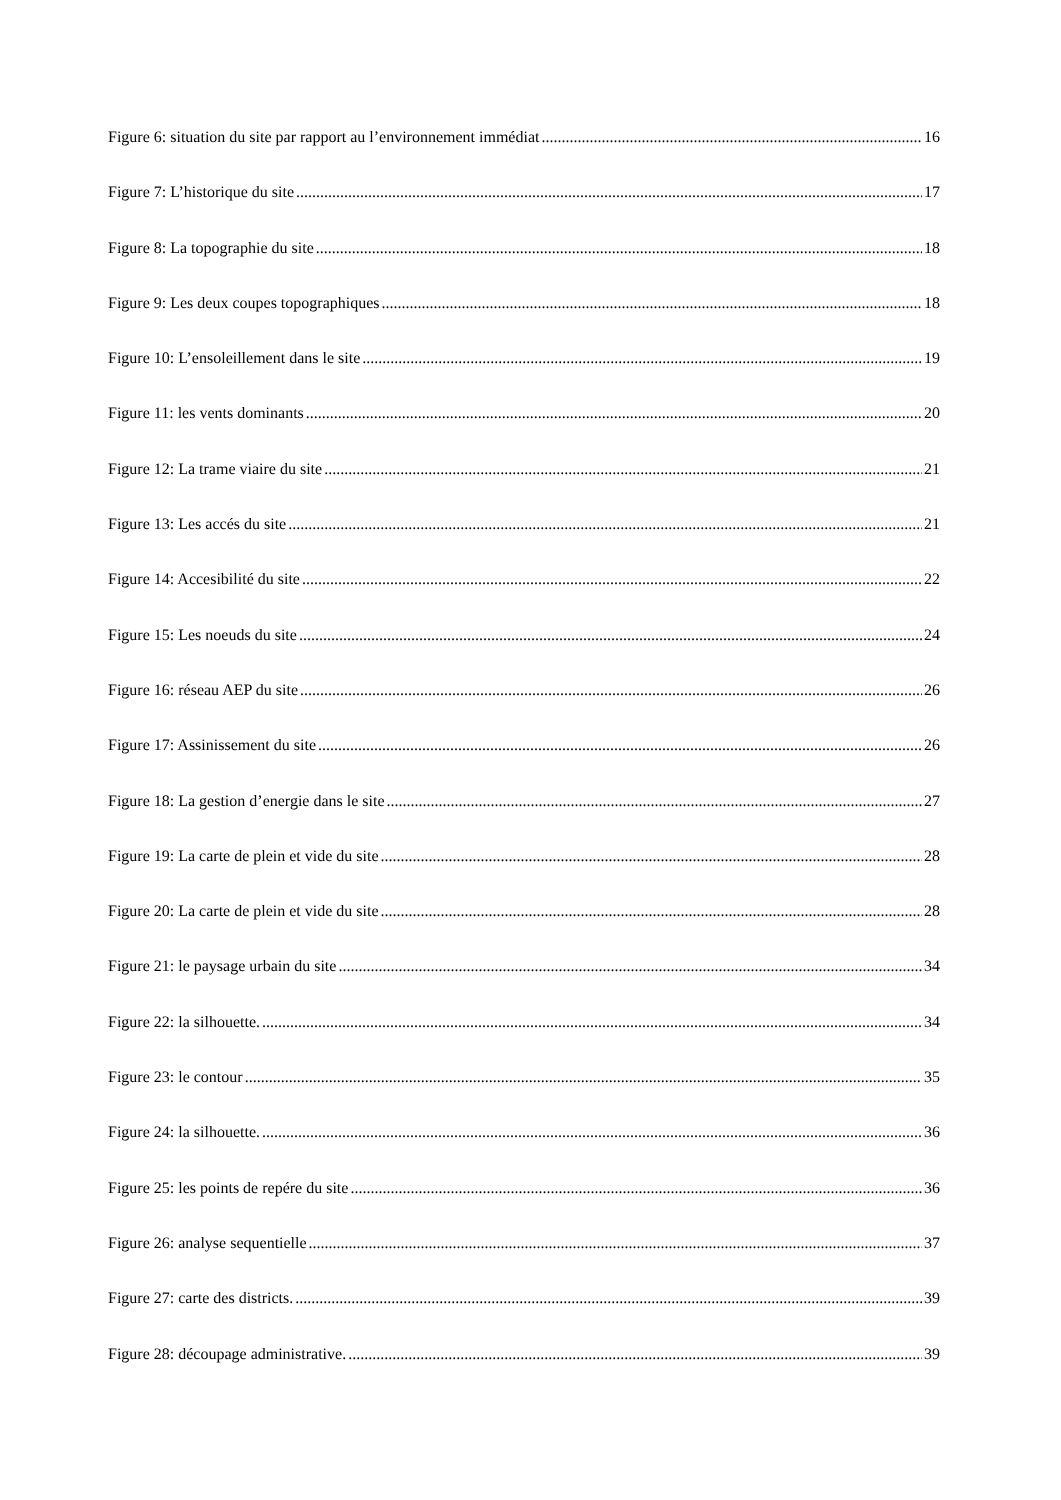Figure 6: situation du site par rapport au l’environnement immédiat 16
Figure 7: L’historique du site 17
Figure 8: La topographie du site 18
Figure 9: Les deux coupes topographiques 18
Figure 10: L’ensoleillement dans le site 19
Figure 11: les vents dominants 20
Figure 12: La trame viaire du site 21
Figure 13: Les accés du site 21
Figure 14: Accesibilité du site 22
Figure 15: Les noeuds du site 24
Figure 16: réseau AEP du site 26
Figure 17: Assinissement du site 26
Figure 18: La gestion d’energie dans le site 27
Figure 19: La carte de plein et vide du site 28
Figure 20: La carte de plein et vide du site 28
Figure 21: le paysage urbain du site 34
Figure 22: la silhouette. 34
Figure 23: le contour 35
Figure 24: la silhouette. 36
Figure 25: les points de repére du site 36
Figure 26: analyse sequentielle 37
Figure 27: carte des districts. 39
Figure 28: découpage administrative. 39